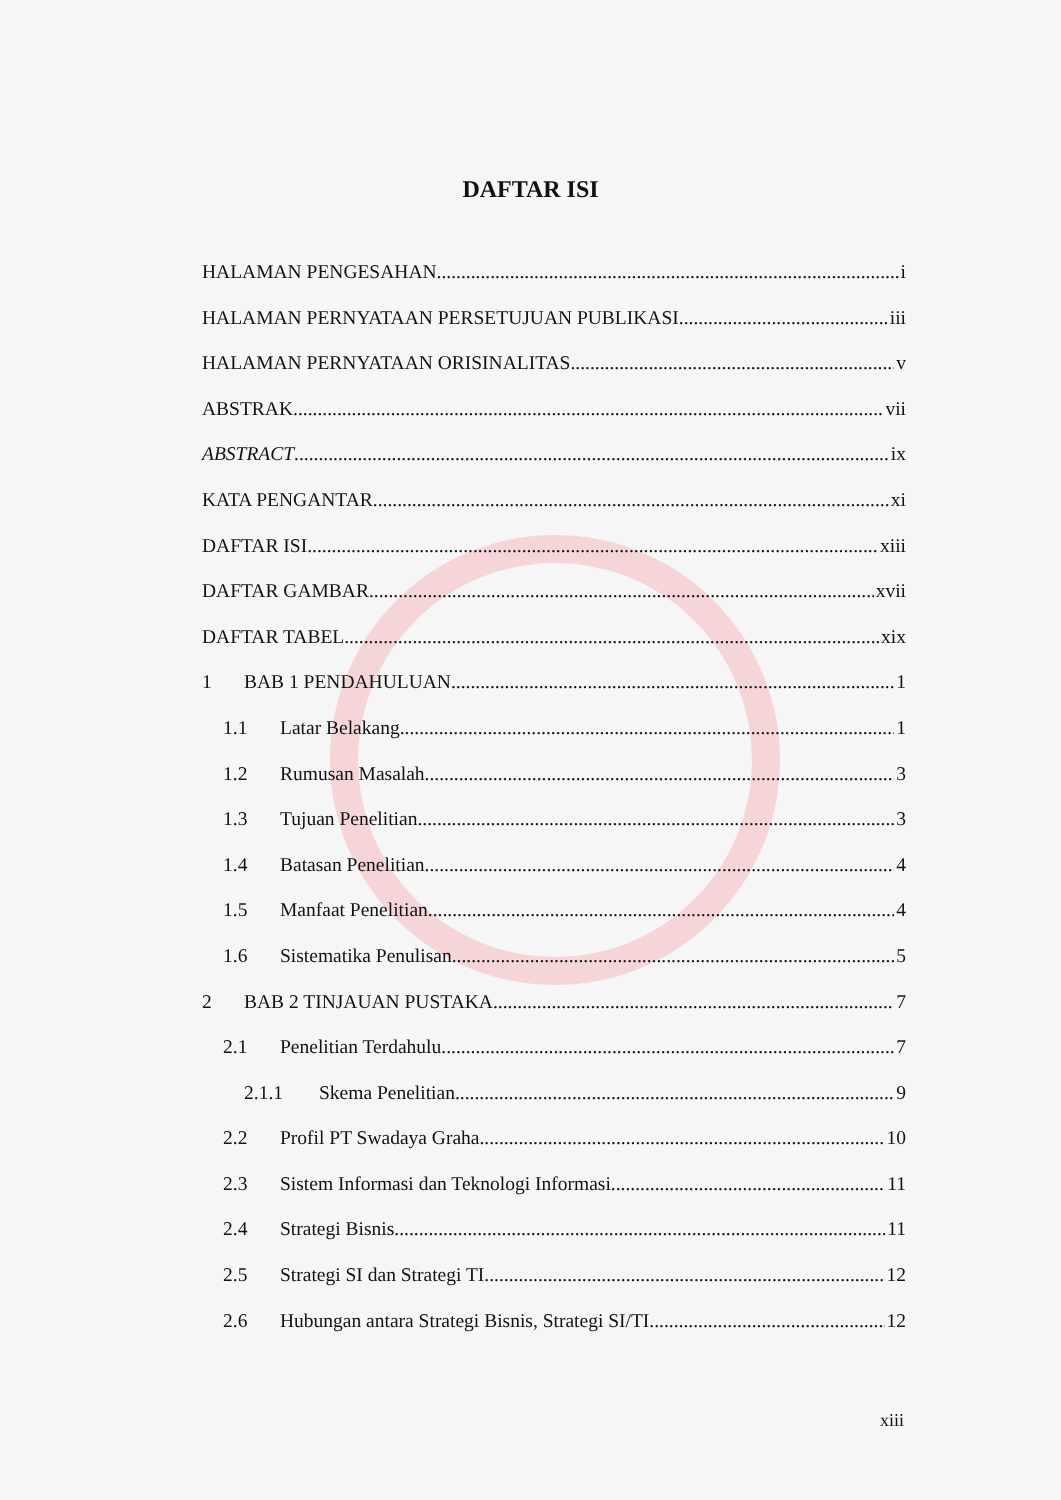DAFTAR ISI
HALAMAN PENGESAHAN i
HALAMAN PERNYATAAN PERSETUJUAN PUBLIKASI iii
HALAMAN PERNYATAAN ORISINALITAS v
ABSTRAK vii
ABSTRACT ix
KATA PENGANTAR xi
DAFTAR ISI xiii
DAFTAR GAMBAR xvii
DAFTAR TABEL xix
1 BAB 1 PENDAHULUAN 1
1.1 Latar Belakang 1
1.2 Rumusan Masalah 3
1.3 Tujuan Penelitian 3
1.4 Batasan Penelitian 4
1.5 Manfaat Penelitian 4
1.6 Sistematika Penulisan 5
2 BAB 2 TINJAUAN PUSTAKA 7
2.1 Penelitian Terdahulu 7
2.1.1 Skema Penelitian 9
2.2 Profil PT Swadaya Graha 10
2.3 Sistem Informasi dan Teknologi Informasi 11
2.4 Strategi Bisnis 11
2.5 Strategi SI dan Strategi TI 12
2.6 Hubungan antara Strategi Bisnis, Strategi SI/TI 12
xiii